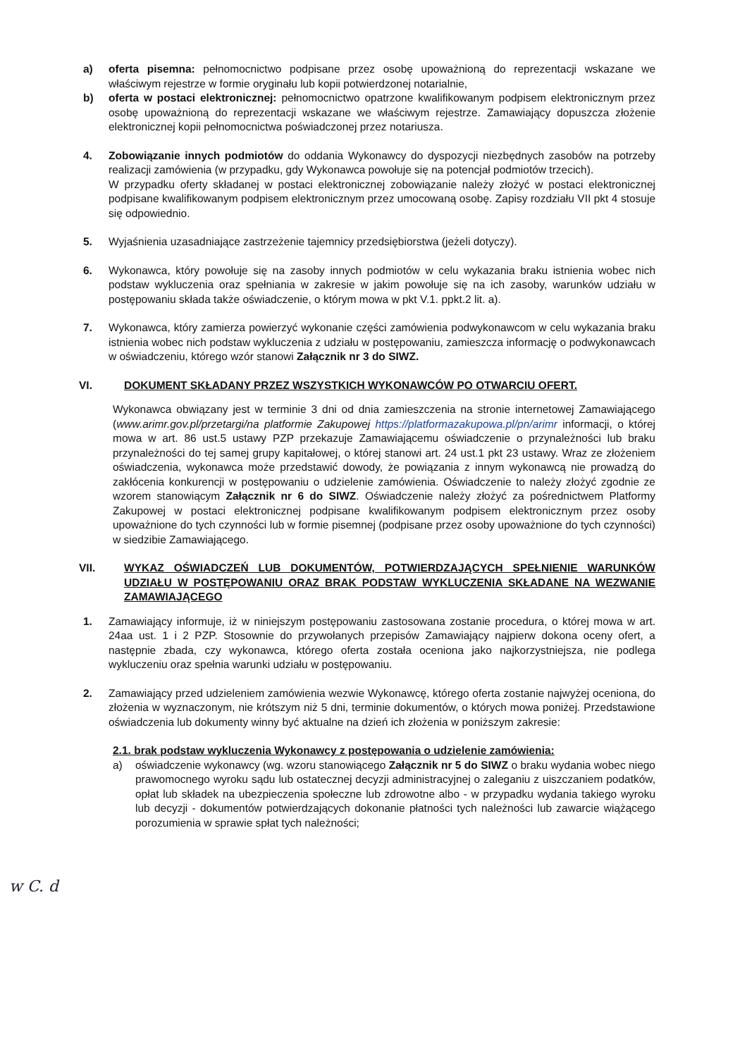a) oferta pisemna: pełnomocnictwo podpisane przez osobę upoważnioną do reprezentacji wskazane we właściwym rejestrze w formie oryginału lub kopii potwierdzonej notarialnie,
b) oferta w postaci elektronicznej: pełnomocnictwo opatrzone kwalifikowanym podpisem elektronicznym przez osobę upoważnioną do reprezentacji wskazane we właściwym rejestrze. Zamawiający dopuszcza złożenie elektronicznej kopii pełnomocnictwa poświadczonej przez notariusza.
4. Zobowiązanie innych podmiotów do oddania Wykonawcy do dyspozycji niezbędnych zasobów na potrzeby realizacji zamówienia (w przypadku, gdy Wykonawca powołuje się na potencjał podmiotów trzecich).
W przypadku oferty składanej w postaci elektronicznej zobowiązanie należy złożyć w postaci elektronicznej podpisane kwalifikowanym podpisem elektronicznym przez umocowaną osobę. Zapisy rozdziału VII pkt 4 stosuje się odpowiednio.
5. Wyjaśnienia uzasadniające zastrzeżenie tajemnicy przedsiębiorstwa (jeżeli dotyczy).
6. Wykonawca, który powołuje się na zasoby innych podmiotów w celu wykazania braku istnienia wobec nich podstaw wykluczenia oraz spełniania w zakresie w jakim powołuje się na ich zasoby, warunków udziału w postępowaniu składa także oświadczenie, o którym mowa w pkt V.1. ppkt.2 lit. a).
7. Wykonawca, który zamierza powierzyć wykonanie części zamówienia podwykonawcom w celu wykazania braku istnienia wobec nich podstaw wykluczenia z udziału w postępowaniu, zamieszcza informację o podwykonawcach w oświadczeniu, którego wzór stanowi Załącznik nr 3 do SIWZ.
VI. DOKUMENT SKŁADANY PRZEZ WSZYSTKICH WYKONAWCÓW PO OTWARCIU OFERT.
Wykonawca obwiązany jest w terminie 3 dni od dnia zamieszczenia na stronie internetowej Zamawiającego (www.arimr.gov.pl/przetargi/na platformie Zakupowej https://platformazakupowa.pl/pn/arimr informacji, o której mowa w art. 86 ust.5 ustawy PZP przekazuje Zamawiającemu oświadczenie o przynależności lub braku przynależności do tej samej grupy kapitałowej, o której stanowi art. 24 ust.1 pkt 23 ustawy. Wraz ze złożeniem oświadczenia, wykonawca może przedstawić dowody, że powiązania z innym wykonawcą nie prowadzą do zakłócenia konkurencji w postępowaniu o udzielenie zamówienia. Oświadczenie to należy złożyć zgodnie ze wzorem stanowiącym Załącznik nr 6 do SIWZ. Oświadczenie należy złożyć za pośrednictwem Platformy Zakupowej w postaci elektronicznej podpisane kwalifikowanym podpisem elektronicznym przez osoby upoważnione do tych czynności lub w formie pisemnej (podpisane przez osoby upoważnione do tych czynności) w siedzibie Zamawiającego.
VII. WYKAZ OŚWIADCZEŃ LUB DOKUMENTÓW, POTWIERDZAJĄCYCH SPEŁNIENIE WARUNKÓW UDZIAŁU W POSTĘPOWANIU ORAZ BRAK PODSTAW WYKLUCZENIA SKŁADANE NA WEZWANIE ZAMAWIAJĄCEGO
1. Zamawiający informuje, iż w niniejszym postępowaniu zastosowana zostanie procedura, o której mowa w art. 24aa ust. 1 i 2 PZP. Stosownie do przywołanych przepisów Zamawiający najpierw dokona oceny ofert, a następnie zbada, czy wykonawca, którego oferta została oceniona jako najkorzystniejsza, nie podlega wykluczeniu oraz spełnia warunki udziału w postępowaniu.
2. Zamawiający przed udzieleniem zamówienia wezwie Wykonawcę, którego oferta zostanie najwyżej oceniona, do złożenia w wyznaczonym, nie krótszym niż 5 dni, terminie dokumentów, o których mowa poniżej. Przedstawione oświadczenia lub dokumenty winny być aktualne na dzień ich złożenia w poniższym zakresie:
2.1. brak podstaw wykluczenia Wykonawcy z postępowania o udzielenie zamówienia:
a) oświadczenie wykonawcy (wg. wzoru stanowiącego Załącznik nr 5 do SIWZ o braku wydania wobec niego prawomocnego wyroku sądu lub ostatecznej decyzji administracyjnej o zaleganiu z uiszczaniem podatków, opłat lub składek na ubezpieczenia społeczne lub zdrowotne albo - w przypadku wydania takiego wyroku lub decyzji - dokumentów potwierdzających dokonanie płatności tych należności lub zawarcie wiążącego porozumienia w sprawie spłat tych należności;
w C. d